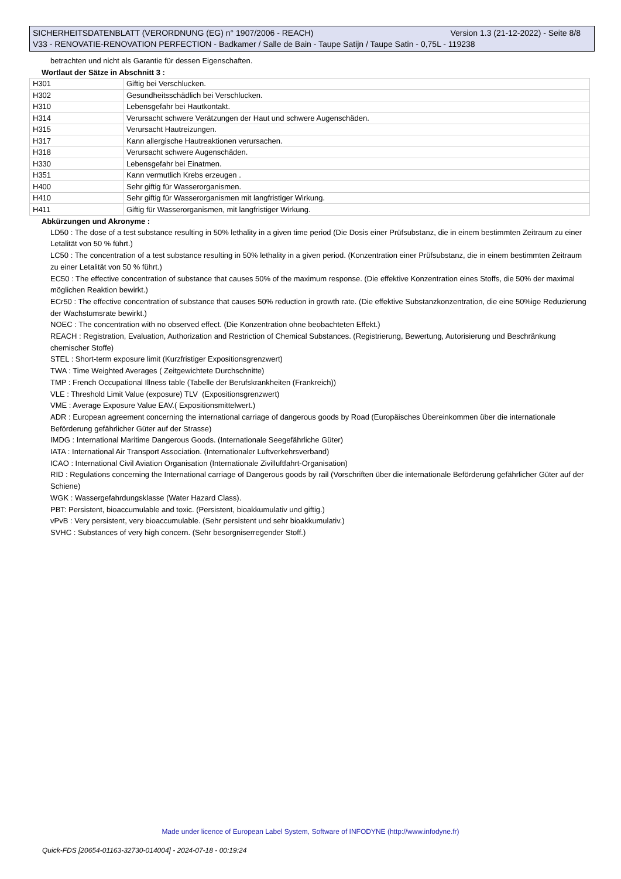SICHERHEITSDATENBLATT (VERORDNUNG (EG) n° 1907/2006 - REACH) Version 1.3 (21-12-2022) - Seite 8/8
V33 - RENOVATIE-RENOVATION PERFECTION - Badkamer / Salle de Bain - Taupe Satijn / Taupe Satin - 0,75L - 119238
betrachten und nicht als Garantie für dessen Eigenschaften.
Wortlaut der Sätze in Abschnitt 3 :
| H301 | Giftig bei Verschlucken. |
| H302 | Gesundheitsschädlich bei Verschlucken. |
| H310 | Lebensgefahr bei Hautkontakt. |
| H314 | Verursacht schwere Verätzungen der Haut und schwere Augenschäden. |
| H315 | Verursacht Hautreizungen. |
| H317 | Kann allergische Hautreaktionen verursachen. |
| H318 | Verursacht schwere Augenschäden. |
| H330 | Lebensgefahr bei Einatmen. |
| H351 | Kann vermutlich Krebs erzeugen . |
| H400 | Sehr giftig für Wasserorganismen. |
| H410 | Sehr giftig für Wasserorganismen mit langfristiger Wirkung. |
| H411 | Giftig für Wasserorganismen, mit langfristiger Wirkung. |
Abkürzungen und Akronyme :
LD50 : The dose of a test substance resulting in 50% lethality in a given time period (Die Dosis einer Prüfsubstanz, die in einem bestimmten Zeitraum zu einer Letalität von 50 % führt.)
LC50 : The concentration of a test substance resulting in 50% lethality in a given period. (Konzentration einer Prüfsubstanz, die in einem bestimmten Zeitraum zu einer Letalität von 50 % führt.)
EC50 : The effective concentration of substance that causes 50% of the maximum response. (Die effektive Konzentration eines Stoffs, die 50% der maximal möglichen Reaktion bewirkt.)
ECr50 : The effective concentration of substance that causes 50% reduction in growth rate. (Die effektive Substanzkonzentration, die eine 50%ige Reduzierung der Wachstumsrate bewirkt.)
NOEC : The concentration with no observed effect. (Die Konzentration ohne beobachteten Effekt.)
REACH : Registration, Evaluation, Authorization and Restriction of Chemical Substances. (Registrierung, Bewertung, Autorisierung und Beschränkung chemischer Stoffe)
STEL : Short-term exposure limit (Kurzfristiger Expositionsgrenzwert)
TWA : Time Weighted Averages ( Zeitgewichtete Durchschnitte)
TMP : French Occupational Illness table (Tabelle der Berufskrankheiten (Frankreich))
VLE : Threshold Limit Value (exposure) TLV (Expositionsgrenzwert)
VME : Average Exposure Value EAV.( Expositionsmittelwert.)
ADR : European agreement concerning the international carriage of dangerous goods by Road (Europäisches Übereinkommen über die internationale Beförderung gefährlicher Güter auf der Strasse)
IMDG : International Maritime Dangerous Goods. (Internationale Seegefährliche Güter)
IATA : International Air Transport Association. (Internationaler Luftverkehrsverband)
ICAO : International Civil Aviation Organisation (Internationale Zivilluftfahrt-Organisation)
RID : Regulations concerning the International carriage of Dangerous goods by rail (Vorschriften über die internationale Beförderung gefährlicher Güter auf der Schiene)
WGK : Wassergefahrdungsklasse (Water Hazard Class).
PBT: Persistent, bioaccumulable and toxic. (Persistent, bioakkumulativ und giftig.)
vPvB : Very persistent, very bioaccumulable. (Sehr persistent und sehr bioakkumulativ.)
SVHC : Substances of very high concern. (Sehr besorgniserregender Stoff.)
Made under licence of European Label System, Software of INFODYNE (http://www.infodyne.fr)
Quick-FDS [20654-01163-32730-014004] - 2024-07-18 - 00:19:24